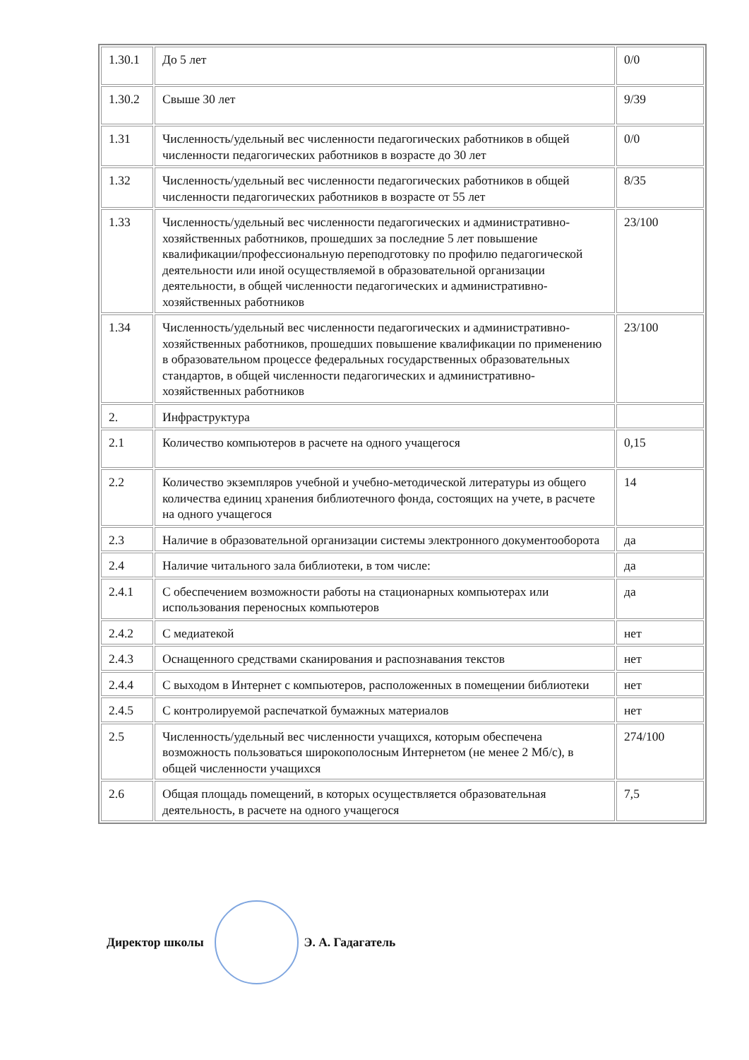| 1.30.1 | До 5 лет | 0/0 |
| 1.30.2 | Свыше 30 лет | 9/39 |
| 1.31 | Численность/удельный вес численности педагогических работников в общей численности педагогических работников в возрасте до 30 лет | 0/0 |
| 1.32 | Численность/удельный вес численности педагогических работников в общей численности педагогических работников в возрасте от 55 лет | 8/35 |
| 1.33 | Численность/удельный вес численности педагогических и административно-хозяйственных работников, прошедших за последние 5 лет повышение квалификации/профессиональную переподготовку по профилю педагогической деятельности или иной осуществляемой в образовательной организации деятельности, в общей численности педагогических и административно-хозяйственных работников | 23/100 |
| 1.34 | Численность/удельный вес численности педагогических и административно-хозяйственных работников, прошедших повышение квалификации по применению в образовательном процессе федеральных государственных образовательных стандартов, в общей численности педагогических и административно-хозяйственных работников | 23/100 |
| 2. | Инфраструктура | |
| 2.1 | Количество компьютеров в расчете на одного учащегося | 0,15 |
| 2.2 | Количество экземпляров учебной и учебно-методической литературы из общего количества единиц хранения библиотечного фонда, состоящих на учете, в расчете на одного учащегося | 14 |
| 2.3 | Наличие в образовательной организации системы электронного документооборота | да |
| 2.4 | Наличие читального зала библиотеки, в том числе: | да |
| 2.4.1 | С обеспечением возможности работы на стационарных компьютерах или использования переносных компьютеров | да |
| 2.4.2 | С медиатекой | нет |
| 2.4.3 | Оснащенного средствами сканирования и распознавания текстов | нет |
| 2.4.4 | С выходом в Интернет с компьютеров, расположенных в помещении библиотеки | нет |
| 2.4.5 | С контролируемой распечаткой бумажных материалов | нет |
| 2.5 | Численность/удельный вес численности учащихся, которым обеспечена возможность пользоваться широкополосным Интернетом (не менее 2 Мб/с), в общей численности учащихся | 274/100 |
| 2.6 | Общая площадь помещений, в которых осуществляется образовательная деятельность, в расчете на одного учащегося | 7,5 |
Директор школы Э. А. Гадагатель